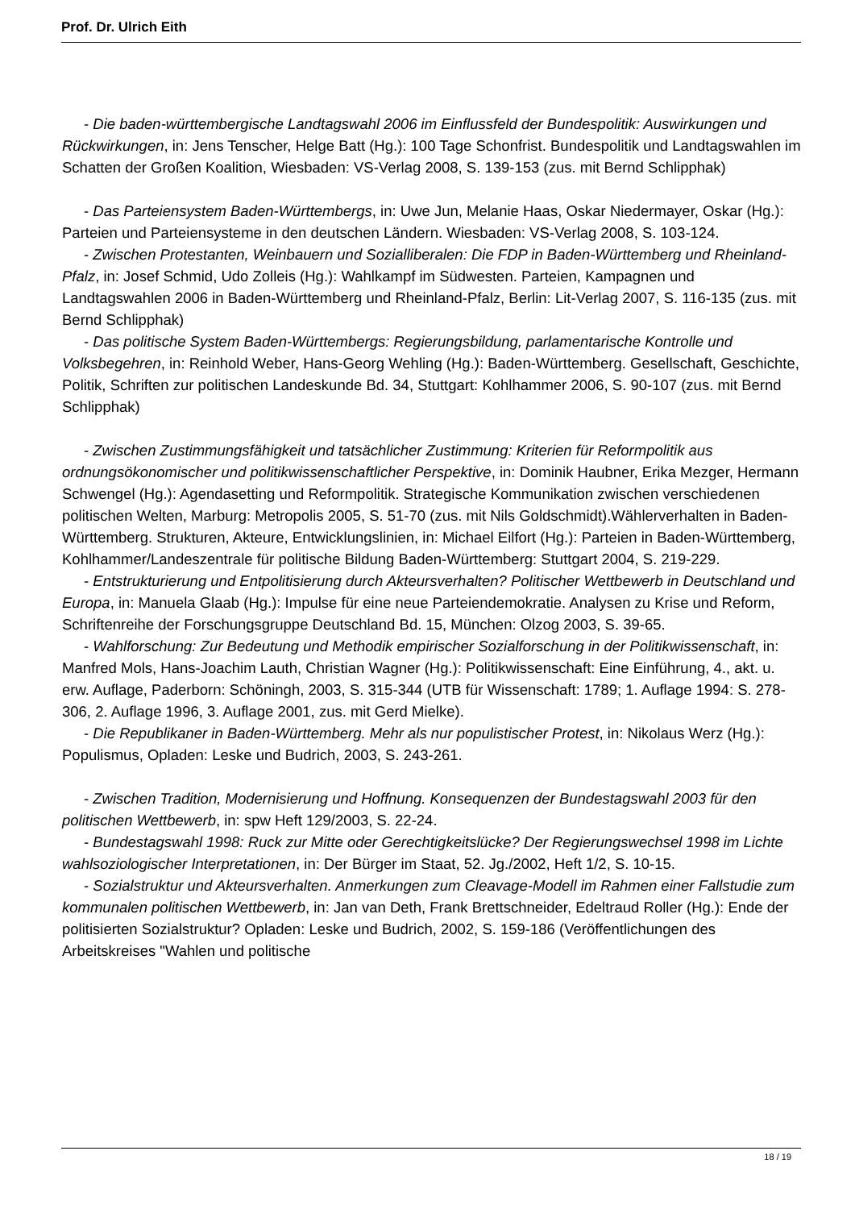Prof. Dr. Ulrich Eith
- Die baden-württembergische Landtagswahl 2006 im Einflussfeld der Bundespolitik: Auswirkungen und Rückwirkungen, in: Jens Tenscher, Helge Batt (Hg.): 100 Tage Schonfrist. Bundespolitik und Landtagswahlen im Schatten der Großen Koalition, Wiesbaden: VS-Verlag 2008, S. 139-153 (zus. mit Bernd Schlipphak)
- Das Parteiensystem Baden-Württembergs, in: Uwe Jun, Melanie Haas, Oskar Niedermayer, Oskar (Hg.): Parteien und Parteiensysteme in den deutschen Ländern. Wiesbaden: VS-Verlag 2008, S. 103-124.
- Zwischen Protestanten, Weinbauern und Sozialliberalen: Die FDP in Baden-Württemberg und Rheinland-Pfalz, in: Josef Schmid, Udo Zolleis (Hg.): Wahlkampf im Südwesten. Parteien, Kampagnen und Landtagswahlen 2006 in Baden-Württemberg und Rheinland-Pfalz, Berlin: Lit-Verlag 2007, S. 116-135 (zus. mit Bernd Schlipphak)
- Das politische System Baden-Württembergs: Regierungsbildung, parlamentarische Kontrolle und Volksbegehren, in: Reinhold Weber, Hans-Georg Wehling (Hg.): Baden-Württemberg. Gesellschaft, Geschichte, Politik, Schriften zur politischen Landeskunde Bd. 34, Stuttgart: Kohlhammer 2006, S. 90-107 (zus. mit Bernd Schlipphak)
- Zwischen Zustimmungsfähigkeit und tatsächlicher Zustimmung: Kriterien für Reformpolitik aus ordnungsökonomischer und politikwissenschaftlicher Perspektive, in: Dominik Haubner, Erika Mezger, Hermann Schwengel (Hg.): Agendasetting und Reformpolitik. Strategische Kommunikation zwischen verschiedenen politischen Welten, Marburg: Metropolis 2005, S. 51-70 (zus. mit Nils Goldschmidt).Wählerverhalten in Baden-Württemberg. Strukturen, Akteure, Entwicklungslinien, in: Michael Eilfort (Hg.): Parteien in Baden-Württemberg, Kohlhammer/Landeszentrale für politische Bildung Baden-Württemberg: Stuttgart 2004, S. 219-229.
- Entstrukturierung und Entpolitisierung durch Akteursverhalten? Politischer Wettbewerb in Deutschland und Europa, in: Manuela Glaab (Hg.): Impulse für eine neue Parteiendemokratie. Analysen zu Krise und Reform, Schriftenreihe der Forschungsgruppe Deutschland Bd. 15, München: Olzog 2003, S. 39-65.
- Wahlforschung: Zur Bedeutung und Methodik empirischer Sozialforschung in der Politikwissenschaft, in: Manfred Mols, Hans-Joachim Lauth, Christian Wagner (Hg.): Politikwissenschaft: Eine Einführung, 4., akt. u. erw. Auflage, Paderborn: Schöningh, 2003, S. 315-344 (UTB für Wissenschaft: 1789; 1. Auflage 1994: S. 278-306, 2. Auflage 1996, 3. Auflage 2001, zus. mit Gerd Mielke).
- Die Republikaner in Baden-Württemberg. Mehr als nur populistischer Protest, in: Nikolaus Werz (Hg.): Populismus, Opladen: Leske und Budrich, 2003, S. 243-261.
- Zwischen Tradition, Modernisierung und Hoffnung. Konsequenzen der Bundestagswahl 2003 für den politischen Wettbewerb, in: spw Heft 129/2003, S. 22-24.
- Bundestagswahl 1998: Ruck zur Mitte oder Gerechtigkeitslücke? Der Regierungswechsel 1998 im Lichte wahlsoziologischer Interpretationen, in: Der Bürger im Staat, 52. Jg./2002, Heft 1/2, S. 10-15.
- Sozialstruktur und Akteursverhalten. Anmerkungen zum Cleavage-Modell im Rahmen einer Fallstudie zum kommunalen politischen Wettbewerb, in: Jan van Deth, Frank Brettschneider, Edeltraud Roller (Hg.): Ende der politisierten Sozialstruktur? Opladen: Leske und Budrich, 2002, S. 159-186 (Veröffentlichungen des Arbeitskreises "Wahlen und politische
18 / 19